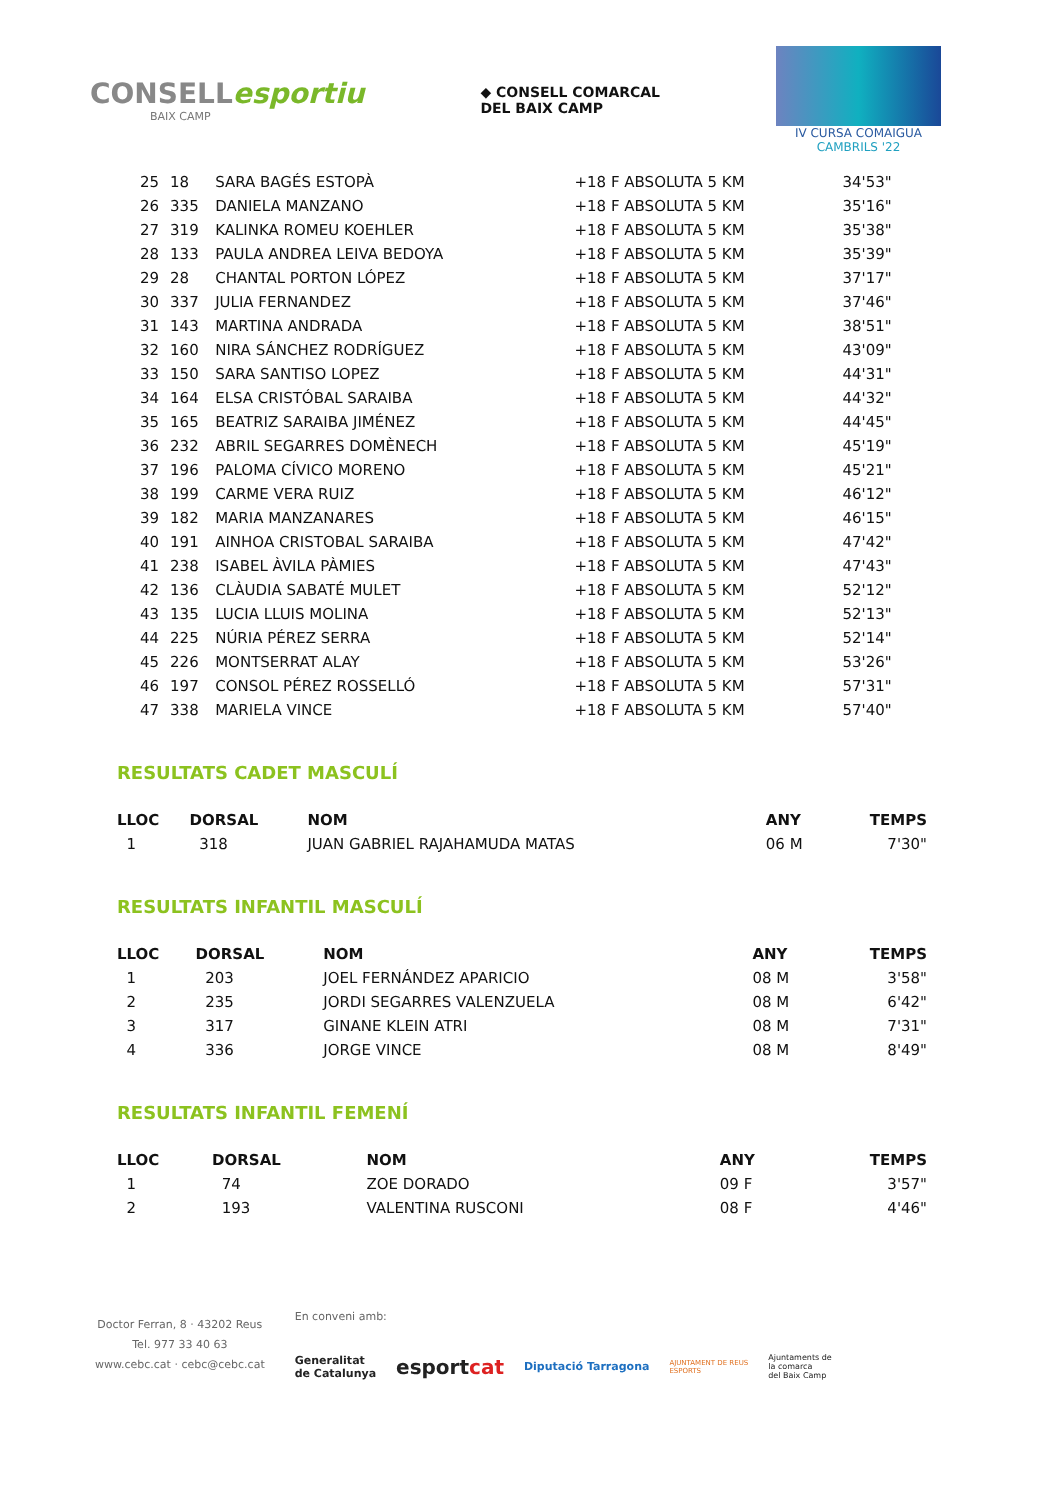CONSELLesportiu
BAIX CAMP
◆ CONSELL COMARCAL
DEL BAIX CAMP
IV CURSA COMAIGUA
CAMBRILS '22
| 25 | 18 | SARA BAGÉS ESTOPÀ | +18 F ABSOLUTA 5 KM | 34'53" |
| 26 | 335 | DANIELA MANZANO | +18 F ABSOLUTA 5 KM | 35'16" |
| 27 | 319 | KALINKA ROMEU KOEHLER | +18 F ABSOLUTA 5 KM | 35'38" |
| 28 | 133 | PAULA ANDREA LEIVA BEDOYA | +18 F ABSOLUTA 5 KM | 35'39" |
| 29 | 28 | CHANTAL PORTON LÓPEZ | +18 F ABSOLUTA 5 KM | 37'17" |
| 30 | 337 | JULIA FERNANDEZ | +18 F ABSOLUTA 5 KM | 37'46" |
| 31 | 143 | MARTINA ANDRADA | +18 F ABSOLUTA 5 KM | 38'51" |
| 32 | 160 | NIRA SÁNCHEZ RODRÍGUEZ | +18 F ABSOLUTA 5 KM | 43'09" |
| 33 | 150 | SARA SANTISO LOPEZ | +18 F ABSOLUTA 5 KM | 44'31" |
| 34 | 164 | ELSA CRISTÓBAL SARAIBA | +18 F ABSOLUTA 5 KM | 44'32" |
| 35 | 165 | BEATRIZ SARAIBA JIMÉNEZ | +18 F ABSOLUTA 5 KM | 44'45" |
| 36 | 232 | ABRIL SEGARRES DOMÈNECH | +18 F ABSOLUTA 5 KM | 45'19" |
| 37 | 196 | PALOMA CÍVICO MORENO | +18 F ABSOLUTA 5 KM | 45'21" |
| 38 | 199 | CARME VERA RUIZ | +18 F ABSOLUTA 5 KM | 46'12" |
| 39 | 182 | MARIA MANZANARES | +18 F ABSOLUTA 5 KM | 46'15" |
| 40 | 191 | AINHOA CRISTOBAL SARAIBA | +18 F ABSOLUTA 5 KM | 47'42" |
| 41 | 238 | ISABEL ÀVILA PÀMIES | +18 F ABSOLUTA 5 KM | 47'43" |
| 42 | 136 | CLÀUDIA SABATÉ MULET | +18 F ABSOLUTA 5 KM | 52'12" |
| 43 | 135 | LUCIA LLUIS MOLINA | +18 F ABSOLUTA 5 KM | 52'13" |
| 44 | 225 | NÚRIA PÉREZ SERRA | +18 F ABSOLUTA 5 KM | 52'14" |
| 45 | 226 | MONTSERRAT ALAY | +18 F ABSOLUTA 5 KM | 53'26" |
| 46 | 197 | CONSOL PÉREZ ROSSELLÓ | +18 F ABSOLUTA 5 KM | 57'31" |
| 47 | 338 | MARIELA VINCE | +18 F ABSOLUTA 5 KM | 57'40" |
RESULTATS CADET MASCULÍ
| LLOC | DORSAL | NOM | ANY | TEMPS |
| --- | --- | --- | --- | --- |
| 1 | 318 | JUAN GABRIEL RAJAHAMUDA MATAS | 06 M | 7'30" |
RESULTATS INFANTIL MASCULÍ
| LLOC | DORSAL | NOM | ANY | TEMPS |
| --- | --- | --- | --- | --- |
| 1 | 203 | JOEL FERNÁNDEZ APARICIO | 08 M | 3'58" |
| 2 | 235 | JORDI SEGARRES VALENZUELA | 08 M | 6'42" |
| 3 | 317 | GINANE KLEIN ATRI | 08 M | 7'31" |
| 4 | 336 | JORGE VINCE | 08 M | 8'49" |
RESULTATS INFANTIL FEMENÍ
| LLOC | DORSAL | NOM | ANY | TEMPS |
| --- | --- | --- | --- | --- |
| 1 | 74 | ZOE DORADO | 09 F | 3'57" |
| 2 | 193 | VALENTINA RUSCONI | 08 F | 4'46" |
Doctor Ferran, 8 · 43202 Reus
Tel. 977 33 40 63
www.cebc.cat · cebc@cebc.cat
En conveni amb:
Generalitat
de Catalunya esportcat Diputació Tarragona AJUNTAMENT DE REUS
ESPORTS Ajuntaments de
la comarca
del Baix Camp